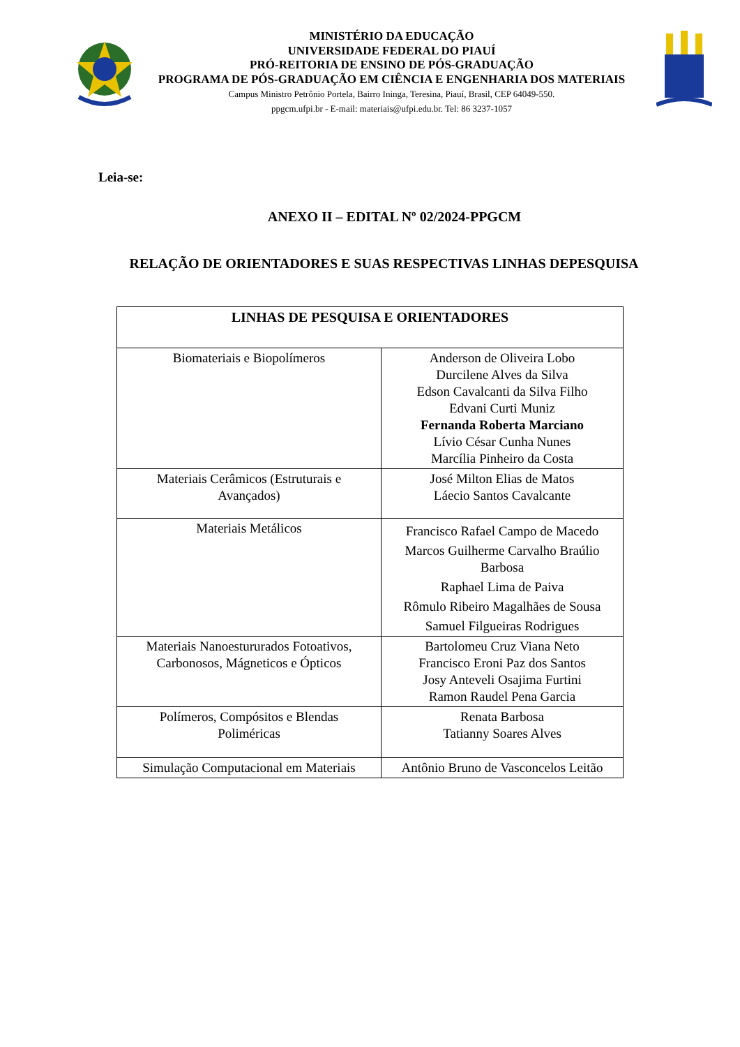MINISTÉRIO DA EDUCAÇÃO
UNIVERSIDADE FEDERAL DO PIAUÍ
PRÓ-REITORIA DE ENSINO DE PÓS-GRADUAÇÃO
PROGRAMA DE PÓS-GRADUAÇÃO EM CIÊNCIA E ENGENHARIA DOS MATERIAIS
Campus Ministro Petrônio Portela, Bairro Ininga, Teresina, Piauí, Brasil, CEP 64049-550.
ppgcm.ufpi.br - E-mail: materiais@ufpi.edu.br. Tel: 86 3237-1057
Leia-se:
ANEXO II – EDITAL Nº 02/2024-PPGCM
RELAÇÃO DE ORIENTADORES E SUAS RESPECTIVAS LINHAS DEPESQUISA
| LINHAS DE PESQUISA E ORIENTADORES | |
| --- | --- |
| Biomateriais e Biopolímeros | Anderson de Oliveira Lobo Durcilene Alves da Silva Edson Cavalcanti da Silva Filho Edvani Curti Muniz Fernanda Roberta Marciano Lívio César Cunha Nunes Marcília Pinheiro da Costa |
| Materiais Cerâmicos (Estruturais e Avançados) | José Milton Elias de Matos Láecio Santos Cavalcante |
| Materiais Metálicos | Francisco Rafael Campo de Macedo Marcos Guilherme Carvalho Braúlio Barbosa Raphael Lima de Paiva Rômulo Ribeiro Magalhães de Sousa Samuel Filgueiras Rodrigues |
| Materiais Nanoestururados Fotoativos, Carbonosos, Mágneticos e Ópticos | Bartolomeu Cruz Viana Neto Francisco Eroni Paz dos Santos Josy Anteveli Osajima Furtini Ramon Raudel Pena Garcia |
| Polímeros, Compósitos e Blendas Poliméricas | Renata Barbosa Tatianny Soares Alves |
| Simulação Computacional em Materiais | Antônio Bruno de Vasconcelos Leitão |